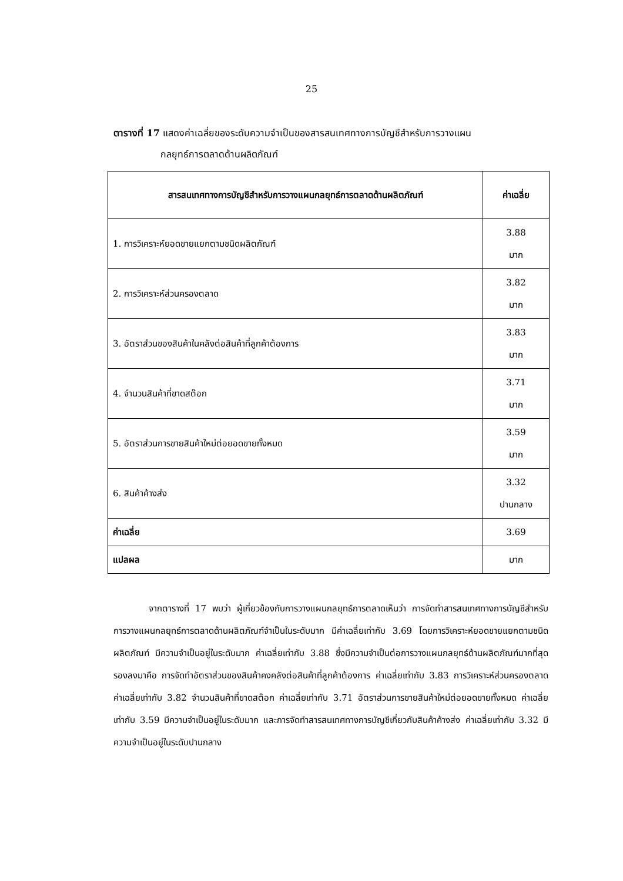25
ตารางที่ 17 แสดงค่าเฉลี่ยของระดับความจำเป็นของสารสนเทศทางการบัญชีสำหรับการวางแผน
กลยุทธ์การตลาดด้านผลิตภัณฑ์
| สารสนเทศทางการบัญชีสำหรับการวางแผนกลยุทธ์การตลาดด้านผลิตภัณฑ์ | ค่าเฉลี่ย |
| --- | --- |
| 1. การวิเคราะห์ยอดขายแยกตามชนิดผลิตภัณฑ์ | 3.88 มาก |
| 2. การวิเคราะห์ส่วนครองตลาด | 3.82 มาก |
| 3. อัตราส่วนของสินค้าในคลังต่อสินค้าที่ลูกค้าต้องการ | 3.83 มาก |
| 4. จำนวนสินค้าที่ขาดสต๊อก | 3.71 มาก |
| 5. อัตราส่วนการขายสินค้าใหม่ต่อยอดขายทั้งหมด | 3.59 มาก |
| 6. สินค้าค้างส่ง | 3.32 ปานกลาง |
| ค่าเฉลี่ย | 3.69 |
| แปลผล | มาก |
จากตารางที่ 17 พบว่า ผู้เกี่ยวข้องกับการวางแผนกลยุทธ์การตลาดเห็นว่า การจัดทำสารสนเทศทางการบัญชีสำหรับการวางแผนกลยุทธ์การตลาดด้านผลิตภัณฑ์จำเป็นในระดับมาก มีค่าเฉลี่ยเท่ากับ 3.69 โดยการวิเคราะห์ยอดขายแยกตามชนิดผลิตภัณฑ์ มีความจำเป็นอยู่ในระดับมาก ค่าเฉลี่ยเท่ากับ 3.88 ซึ่งมีความจำเป็นต่อการวางแผนกลยุทธ์ด้านผลิตภัณฑ์มากที่สุด รองลงมาคือ การจัดทำอัตราส่วนของสินค้าคงคลังต่อสินค้าที่ลูกค้าต้องการ ค่าเฉลี่ยเท่ากับ 3.83 การวิเคราะห์ส่วนครองตลาด ค่าเฉลี่ยเท่ากับ 3.82 จำนวนสินค้าที่ขาดสต๊อก ค่าเฉลี่ยเท่ากับ 3.71 อัตราส่วนการขายสินค้าใหม่ต่อยอดขายทั้งหมด ค่าเฉลี่ยเท่ากับ 3.59 มีความจำเป็นอยู่ในระดับมาก และการจัดทำสารสนเทศทางการบัญชีเกี่ยวกับสินค้าค้างส่ง ค่าเฉลี่ยเท่ากับ 3.32 มีความจำเป็นอยู่ในระดับปานกลาง